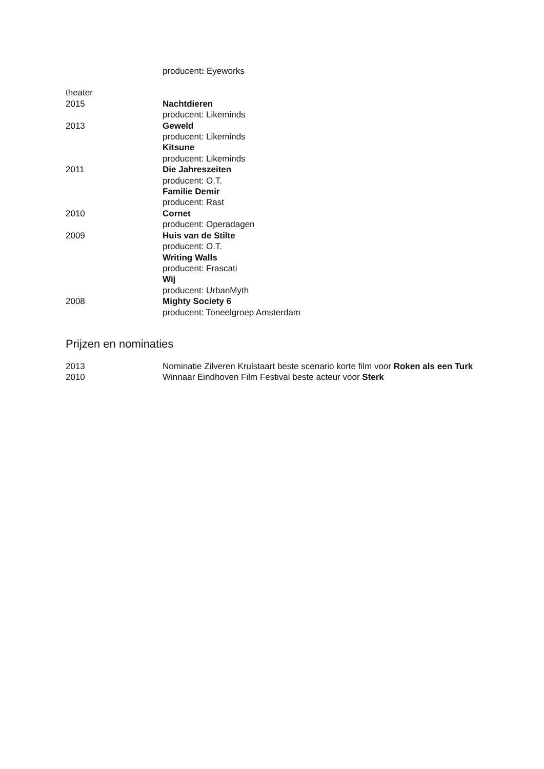producent: Eyeworks
theater
2015 Nachtdieren
producent: Likeminds
2013 Geweld
producent: Likeminds
Kitsune
producent: Likeminds
2011 Die Jahreszeiten
producent: O.T.
Familie Demir
producent: Rast
2010 Cornet
producent: Operadagen
2009 Huis van de Stilte
producent: O.T.
Writing Walls
producent: Frascati
Wij
producent: UrbanMyth
2008 Mighty Society 6
producent: Toneelgroep Amsterdam
Prijzen en nominaties
2013 Nominatie Zilveren Krulstaart beste scenario korte film voor Roken als een Turk
2010 Winnaar Eindhoven Film Festival beste acteur voor Sterk